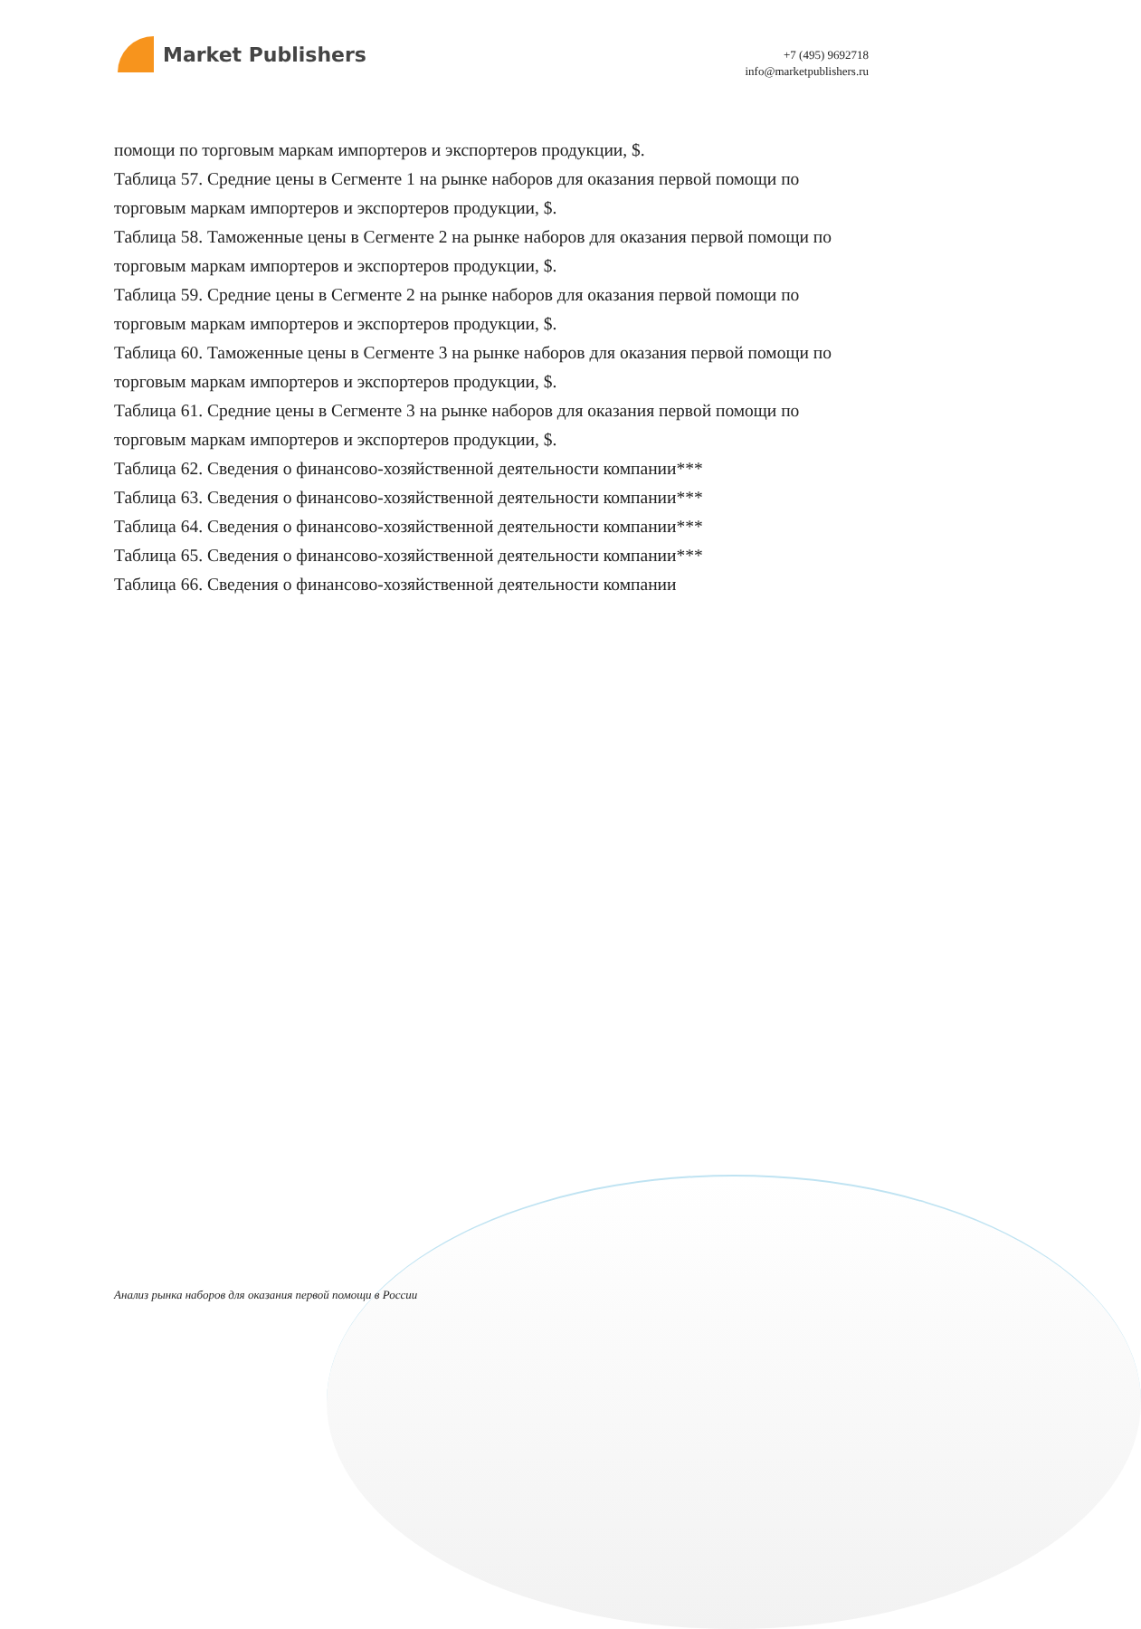Market Publishers
+7 (495) 9692718
info@marketpublishers.ru
помощи по торговым маркам импортеров и экспортеров продукции, $.
Таблица 57. Средние цены в Сегменте 1 на рынке наборов для оказания первой помощи по торговым маркам импортеров и экспортеров продукции, $.
Таблица 58. Таможенные цены в Сегменте 2 на рынке наборов для оказания первой помощи по торговым маркам импортеров и экспортеров продукции, $.
Таблица 59. Средние цены в Сегменте 2 на рынке наборов для оказания первой помощи по торговым маркам импортеров и экспортеров продукции, $.
Таблица 60. Таможенные цены в Сегменте 3 на рынке наборов для оказания первой помощи по торговым маркам импортеров и экспортеров продукции, $.
Таблица 61. Средние цены в Сегменте 3 на рынке наборов для оказания первой помощи по торговым маркам импортеров и экспортеров продукции, $.
Таблица 62. Сведения о финансово-хозяйственной деятельности компании***
Таблица 63. Сведения о финансово-хозяйственной деятельности компании***
Таблица 64. Сведения о финансово-хозяйственной деятельности компании***
Таблица 65. Сведения о финансово-хозяйственной деятельности компании***
Таблица 66. Сведения о финансово-хозяйственной деятельности компании
Анализ рынка наборов для оказания первой помощи в России